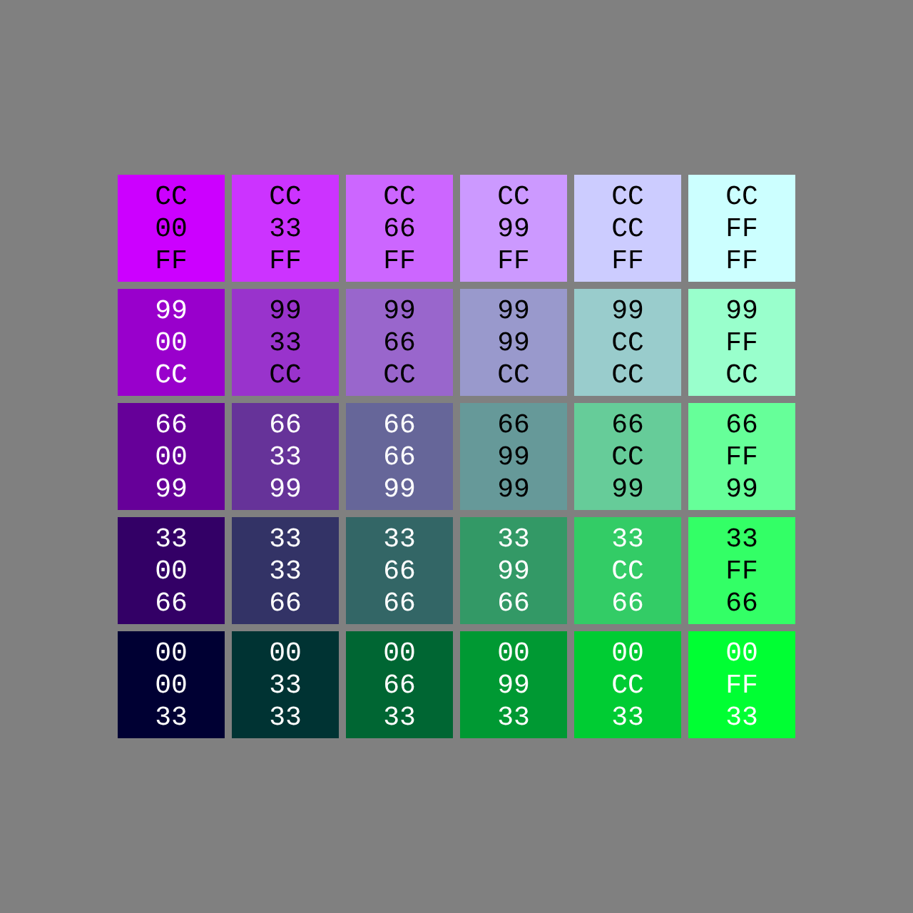CC
00
FF
CC
33
FF
CC
66
FF
CC
99
FF
CC
CC
FF
CC
FF
FF
99
00
CC
99
33
CC
99
66
CC
99
99
CC
99
CC
CC
99
FF
CC
66
00
99
66
33
99
66
66
99
66
99
99
66
CC
99
66
FF
99
33
00
66
33
33
66
33
66
66
33
99
66
33
CC
66
33
FF
66
00
00
33
00
33
33
00
66
33
00
99
33
00
CC
33
00
FF
33